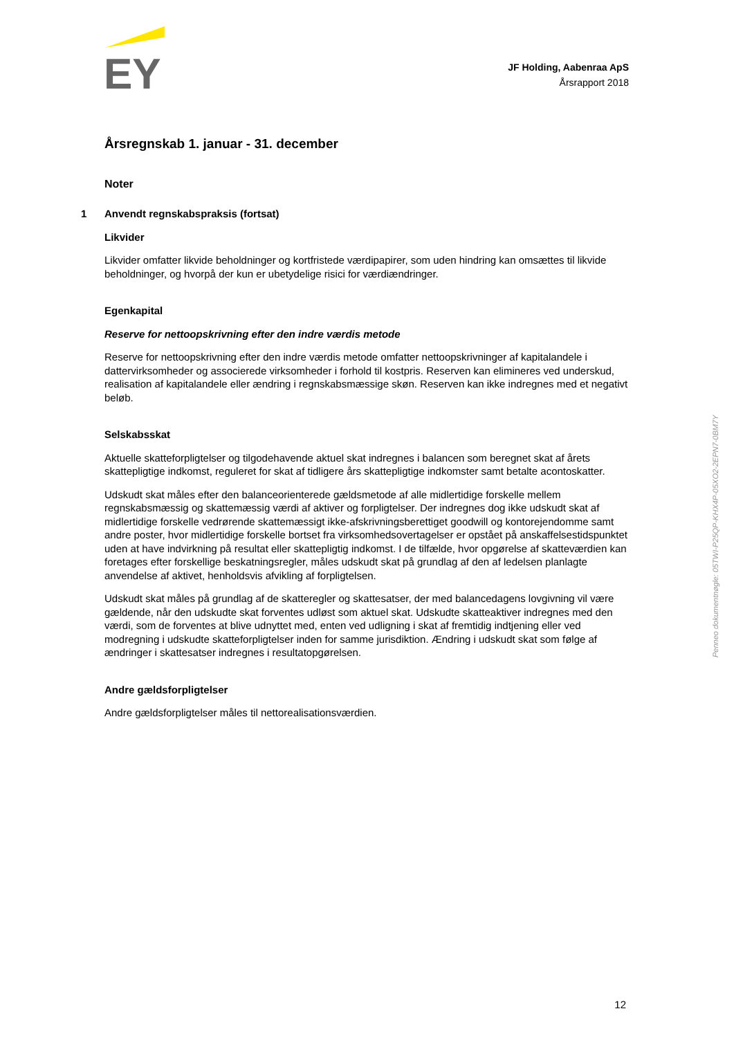EY
JF Holding, Aabenraa ApS
Årsrapport 2018
Årsregnskab 1. januar - 31. december
Noter
1 Anvendt regnskabspraksis (fortsat)
Likvider
Likvider omfatter likvide beholdninger og kortfristede værdipapirer, som uden hindring kan omsættes til likvide beholdninger, og hvorpå der kun er ubetydelige risici for værdiændringer.
Egenkapital
Reserve for nettoopskrivning efter den indre værdis metode
Reserve for nettoopskrivning efter den indre værdis metode omfatter nettoopskrivninger af kapitalandele i dattervirksomheder og associerede virksomheder i forhold til kostpris. Reserven kan elimineres ved underskud, realisation af kapitalandele eller ændring i regnskabsmæssige skøn. Reserven kan ikke indregnes med et negativt beløb.
Selskabsskat
Aktuelle skatteforpligtelser og tilgodehavende aktuel skat indregnes i balancen som beregnet skat af årets skattepligtige indkomst, reguleret for skat af tidligere års skattepligtige indkomster samt betalte acontoskatter.
Udskudt skat måles efter den balanceorienterede gældsmetode af alle midlertidige forskelle mellem regnskabsmæssig og skattemæssig værdi af aktiver og forpligtelser. Der indregnes dog ikke udskudt skat af midlertidige forskelle vedrørende skattemæssigt ikke-afskrivningsberettiget goodwill og kontorejendomme samt andre poster, hvor midlertidige forskelle bortset fra virksomhedsovertagelser er opstået på anskaffelsestidspunktet uden at have indvirkning på resultat eller skattepligtig indkomst. I de tilfælde, hvor opgørelse af skatteværdien kan foretages efter forskellige beskatningsregler, måles udskudt skat på grundlag af den af ledelsen planlagte anvendelse af aktivet, henholdsvis afvikling af forpligtelsen.
Udskudt skat måles på grundlag af de skatteregler og skattesatser, der med balancedagens lovgivning vil være gældende, når den udskudte skat forventes udløst som aktuel skat. Udskudte skatteaktiver indregnes med den værdi, som de forventes at blive udnyttet med, enten ved udligning i skat af fremtidig indtjening eller ved modregning i udskudte skatteforpligtelser inden for samme jurisdiktion. Ændring i udskudt skat som følge af ændringer i skattesatser indregnes i resultatopgørelsen.
Andre gældsforpligtelser
Andre gældsforpligtelser måles til nettorealisationsværdien.
Penneo dokumentnøgle: 05TWI-P25QP-KHX4P-05XO2-2EPN7-0BM7Y
12